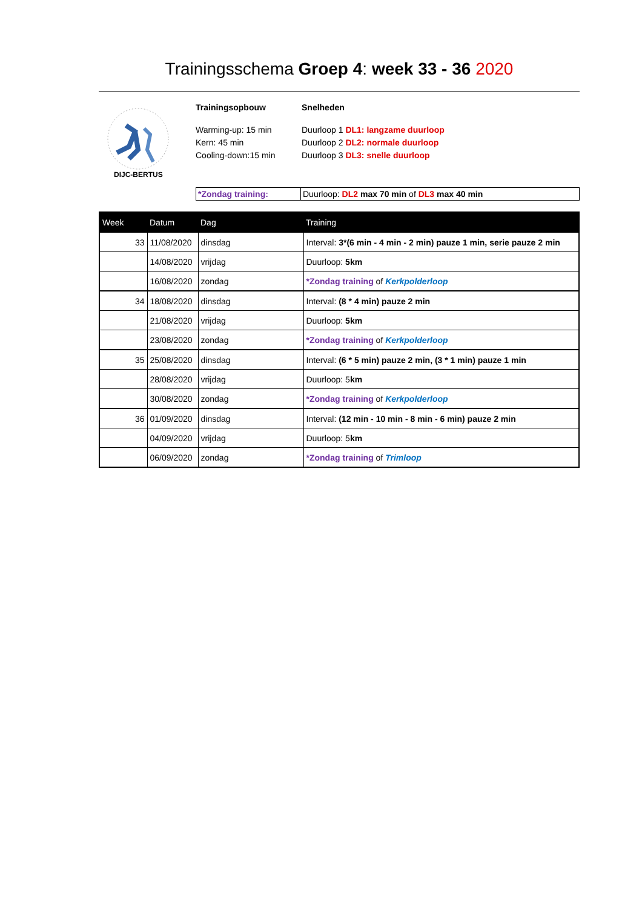Trainingsschema Groep 4: week 33 - 36 2020
DIJC-BERTUS
Trainingsopbouw
Warming-up: 15 min
Kern: 45 min
Cooling-down:15 min
Snelheden
Duurloop 1 DL1: langzame duurloop
Duurloop 2 DL2: normale duurloop
Duurloop 3 DL3: snelle duurloop
| *Zondag training: | Duurloop: DL2 max 70 min of DL3 max 40 min |
| Week | Datum | Dag | Training |
| --- | --- | --- | --- |
| 33 | 11/08/2020 | dinsdag | Interval: 3*(6 min - 4 min - 2 min) pauze 1 min, serie pauze 2 min |
| | 14/08/2020 | vrijdag | Duurloop: 5km |
| | 16/08/2020 | zondag | *Zondag training of Kerkpolderloop |
| 34 | 18/08/2020 | dinsdag | Interval: (8 * 4 min) pauze 2 min |
| | 21/08/2020 | vrijdag | Duurloop: 5km |
| | 23/08/2020 | zondag | *Zondag training of Kerkpolderloop |
| 35 | 25/08/2020 | dinsdag | Interval: (6 * 5 min) pauze 2 min, (3 * 1 min) pauze 1 min |
| | 28/08/2020 | vrijdag | Duurloop: 5 km |
| | 30/08/2020 | zondag | *Zondag training of Kerkpolderloop |
| 36 | 01/09/2020 | dinsdag | Interval: (12 min - 10 min - 8 min - 6 min) pauze 2 min |
| | 04/09/2020 | vrijdag | Duurloop: 5 km |
| | 06/09/2020 | zondag | *Zondag training of Trimloop |